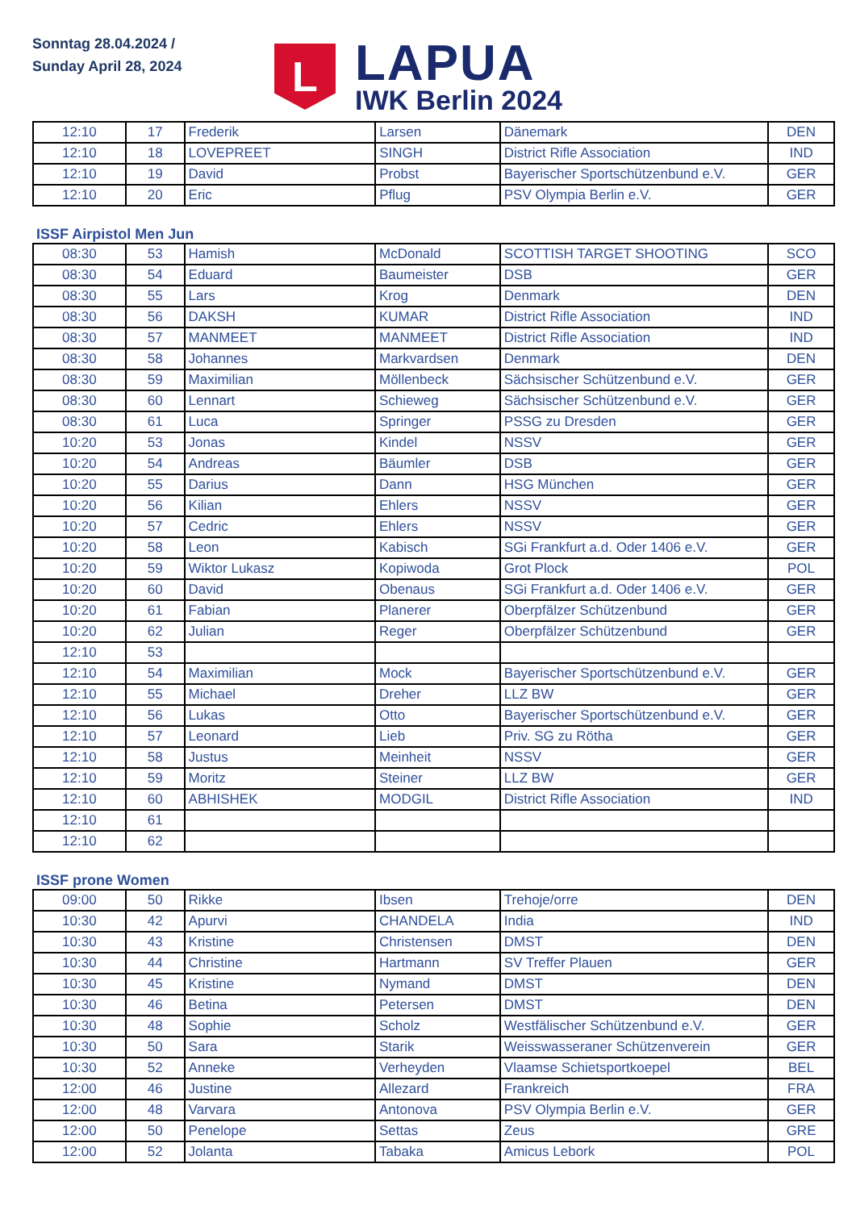Sonntag 28.04.2024 /
Sunday April 28, 2024
L
LAPUA
IWK Berlin 2024
| 12:10 | 17 | Frederik | Larsen | Dänemark | DEN |
| 12:10 | 18 | LOVEPREET | SINGH | District Rifle Association | IND |
| 12:10 | 19 | David | Probst | Bayerischer Sportschützenbund e.V. | GER |
| 12:10 | 20 | Eric | Pflug | PSV Olympia Berlin e.V. | GER |
ISSF Airpistol Men Jun
| 08:30 | 53 | Hamish | McDonald | SCOTTISH TARGET SHOOTING | SCO |
| 08:30 | 54 | Eduard | Baumeister | DSB | GER |
| 08:30 | 55 | Lars | Krog | Denmark | DEN |
| 08:30 | 56 | DAKSH | KUMAR | District Rifle Association | IND |
| 08:30 | 57 | MANMEET | MANMEET | District Rifle Association | IND |
| 08:30 | 58 | Johannes | Markvardsen | Denmark | DEN |
| 08:30 | 59 | Maximilian | Möllenbeck | Sächsischer Schützenbund e.V. | GER |
| 08:30 | 60 | Lennart | Schieweg | Sächsischer Schützenbund e.V. | GER |
| 08:30 | 61 | Luca | Springer | PSSG zu Dresden | GER |
| 10:20 | 53 | Jonas | Kindel | NSSV | GER |
| 10:20 | 54 | Andreas | Bäumler | DSB | GER |
| 10:20 | 55 | Darius | Dann | HSG München | GER |
| 10:20 | 56 | Kilian | Ehlers | NSSV | GER |
| 10:20 | 57 | Cedric | Ehlers | NSSV | GER |
| 10:20 | 58 | Leon | Kabisch | SGi Frankfurt a.d. Oder 1406 e.V. | GER |
| 10:20 | 59 | Wiktor Lukasz | Kopiwoda | Grot Plock | POL |
| 10:20 | 60 | David | Obenaus | SGi Frankfurt a.d. Oder 1406 e.V. | GER |
| 10:20 | 61 | Fabian | Planerer | Oberpfälzer Schützenbund | GER |
| 10:20 | 62 | Julian | Reger | Oberpfälzer Schützenbund | GER |
| 12:10 | 53 | | | | |
| 12:10 | 54 | Maximilian | Mock | Bayerischer Sportschützenbund e.V. | GER |
| 12:10 | 55 | Michael | Dreher | LLZ BW | GER |
| 12:10 | 56 | Lukas | Otto | Bayerischer Sportschützenbund e.V. | GER |
| 12:10 | 57 | Leonard | Lieb | Priv. SG zu Rötha | GER |
| 12:10 | 58 | Justus | Meinheit | NSSV | GER |
| 12:10 | 59 | Moritz | Steiner | LLZ BW | GER |
| 12:10 | 60 | ABHISHEK | MODGIL | District Rifle Association | IND |
| 12:10 | 61 | | | | |
| 12:10 | 62 | | | | |
ISSF prone Women
| 09:00 | 50 | Rikke | Ibsen | Trehoje/orre | DEN |
| 10:30 | 42 | Apurvi | CHANDELA | India | IND |
| 10:30 | 43 | Kristine | Christensen | DMST | DEN |
| 10:30 | 44 | Christine | Hartmann | SV Treffer Plauen | GER |
| 10:30 | 45 | Kristine | Nymand | DMST | DEN |
| 10:30 | 46 | Betina | Petersen | DMST | DEN |
| 10:30 | 48 | Sophie | Scholz | Westfälischer Schützenbund e.V. | GER |
| 10:30 | 50 | Sara | Starik | Weisswasseraner Schützenverein | GER |
| 10:30 | 52 | Anneke | Verheyden | Vlaamse Schietsportkoepel | BEL |
| 12:00 | 46 | Justine | Allezard | Frankreich | FRA |
| 12:00 | 48 | Varvara | Antonova | PSV Olympia Berlin e.V. | GER |
| 12:00 | 50 | Penelope | Settas | Zeus | GRE |
| 12:00 | 52 | Jolanta | Tabaka | Amicus Lebork | POL |